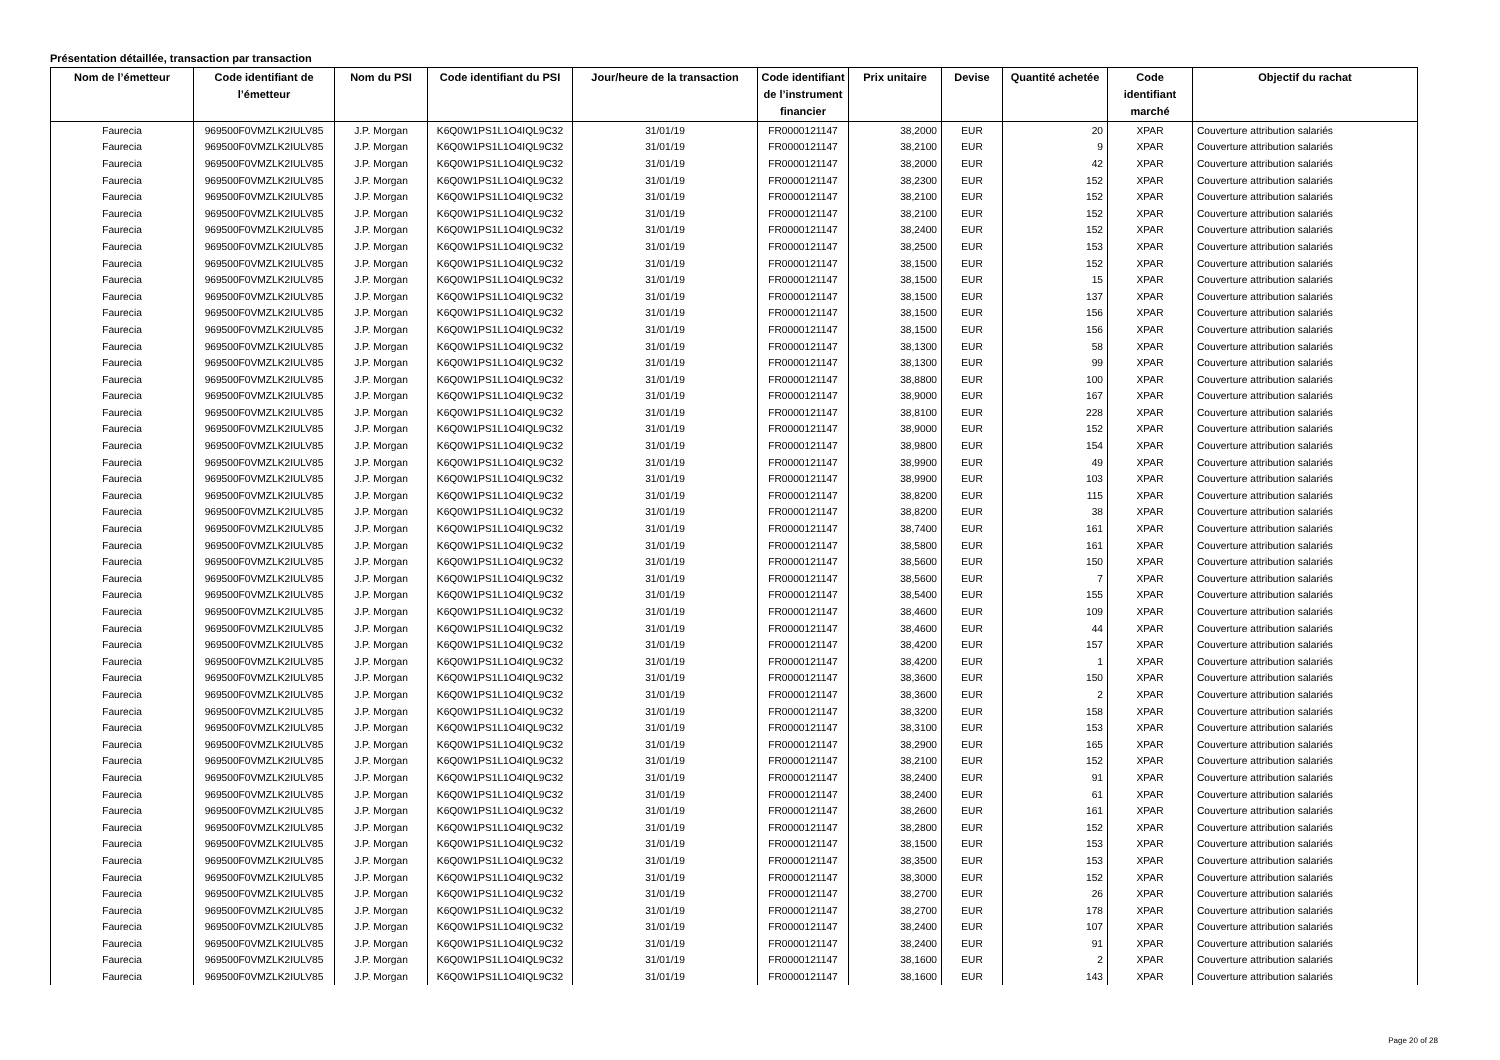Présentation détaillée, transaction par transaction
| Nom de l’émetteur | Code identifiant de l’émetteur | Nom du PSI | Code identifiant du PSI | Jour/heure de la transaction | Code identifiant de l’instrument financier | Prix unitaire | Devise | Quantité achetée | Code identifiant marché | Objectif du rachat |
| --- | --- | --- | --- | --- | --- | --- | --- | --- | --- | --- |
| Faurecia | 969500F0VMZLK2IULV85 | J.P. Morgan | K6Q0W1PS1L1O4IQL9C32 | 31/01/19 | FR0000121147 | 38,2000 | EUR | 20 | XPAR | Couverture attribution salariés |
| Faurecia | 969500F0VMZLK2IULV85 | J.P. Morgan | K6Q0W1PS1L1O4IQL9C32 | 31/01/19 | FR0000121147 | 38,2100 | EUR | 9 | XPAR | Couverture attribution salariés |
| Faurecia | 969500F0VMZLK2IULV85 | J.P. Morgan | K6Q0W1PS1L1O4IQL9C32 | 31/01/19 | FR0000121147 | 38,2000 | EUR | 42 | XPAR | Couverture attribution salariés |
| Faurecia | 969500F0VMZLK2IULV85 | J.P. Morgan | K6Q0W1PS1L1O4IQL9C32 | 31/01/19 | FR0000121147 | 38,2300 | EUR | 152 | XPAR | Couverture attribution salariés |
| Faurecia | 969500F0VMZLK2IULV85 | J.P. Morgan | K6Q0W1PS1L1O4IQL9C32 | 31/01/19 | FR0000121147 | 38,2100 | EUR | 152 | XPAR | Couverture attribution salariés |
| Faurecia | 969500F0VMZLK2IULV85 | J.P. Morgan | K6Q0W1PS1L1O4IQL9C32 | 31/01/19 | FR0000121147 | 38,2100 | EUR | 152 | XPAR | Couverture attribution salariés |
| Faurecia | 969500F0VMZLK2IULV85 | J.P. Morgan | K6Q0W1PS1L1O4IQL9C32 | 31/01/19 | FR0000121147 | 38,2400 | EUR | 152 | XPAR | Couverture attribution salariés |
| Faurecia | 969500F0VMZLK2IULV85 | J.P. Morgan | K6Q0W1PS1L1O4IQL9C32 | 31/01/19 | FR0000121147 | 38,2500 | EUR | 153 | XPAR | Couverture attribution salariés |
| Faurecia | 969500F0VMZLK2IULV85 | J.P. Morgan | K6Q0W1PS1L1O4IQL9C32 | 31/01/19 | FR0000121147 | 38,1500 | EUR | 152 | XPAR | Couverture attribution salariés |
| Faurecia | 969500F0VMZLK2IULV85 | J.P. Morgan | K6Q0W1PS1L1O4IQL9C32 | 31/01/19 | FR0000121147 | 38,1500 | EUR | 15 | XPAR | Couverture attribution salariés |
| Faurecia | 969500F0VMZLK2IULV85 | J.P. Morgan | K6Q0W1PS1L1O4IQL9C32 | 31/01/19 | FR0000121147 | 38,1500 | EUR | 137 | XPAR | Couverture attribution salariés |
| Faurecia | 969500F0VMZLK2IULV85 | J.P. Morgan | K6Q0W1PS1L1O4IQL9C32 | 31/01/19 | FR0000121147 | 38,1500 | EUR | 156 | XPAR | Couverture attribution salariés |
| Faurecia | 969500F0VMZLK2IULV85 | J.P. Morgan | K6Q0W1PS1L1O4IQL9C32 | 31/01/19 | FR0000121147 | 38,1500 | EUR | 156 | XPAR | Couverture attribution salariés |
| Faurecia | 969500F0VMZLK2IULV85 | J.P. Morgan | K6Q0W1PS1L1O4IQL9C32 | 31/01/19 | FR0000121147 | 38,1300 | EUR | 58 | XPAR | Couverture attribution salariés |
| Faurecia | 969500F0VMZLK2IULV85 | J.P. Morgan | K6Q0W1PS1L1O4IQL9C32 | 31/01/19 | FR0000121147 | 38,1300 | EUR | 99 | XPAR | Couverture attribution salariés |
| Faurecia | 969500F0VMZLK2IULV85 | J.P. Morgan | K6Q0W1PS1L1O4IQL9C32 | 31/01/19 | FR0000121147 | 38,8800 | EUR | 100 | XPAR | Couverture attribution salariés |
| Faurecia | 969500F0VMZLK2IULV85 | J.P. Morgan | K6Q0W1PS1L1O4IQL9C32 | 31/01/19 | FR0000121147 | 38,9000 | EUR | 167 | XPAR | Couverture attribution salariés |
| Faurecia | 969500F0VMZLK2IULV85 | J.P. Morgan | K6Q0W1PS1L1O4IQL9C32 | 31/01/19 | FR0000121147 | 38,8100 | EUR | 228 | XPAR | Couverture attribution salariés |
| Faurecia | 969500F0VMZLK2IULV85 | J.P. Morgan | K6Q0W1PS1L1O4IQL9C32 | 31/01/19 | FR0000121147 | 38,9000 | EUR | 152 | XPAR | Couverture attribution salariés |
| Faurecia | 969500F0VMZLK2IULV85 | J.P. Morgan | K6Q0W1PS1L1O4IQL9C32 | 31/01/19 | FR0000121147 | 38,9800 | EUR | 154 | XPAR | Couverture attribution salariés |
| Faurecia | 969500F0VMZLK2IULV85 | J.P. Morgan | K6Q0W1PS1L1O4IQL9C32 | 31/01/19 | FR0000121147 | 38,9900 | EUR | 49 | XPAR | Couverture attribution salariés |
| Faurecia | 969500F0VMZLK2IULV85 | J.P. Morgan | K6Q0W1PS1L1O4IQL9C32 | 31/01/19 | FR0000121147 | 38,9900 | EUR | 103 | XPAR | Couverture attribution salariés |
| Faurecia | 969500F0VMZLK2IULV85 | J.P. Morgan | K6Q0W1PS1L1O4IQL9C32 | 31/01/19 | FR0000121147 | 38,8200 | EUR | 115 | XPAR | Couverture attribution salariés |
| Faurecia | 969500F0VMZLK2IULV85 | J.P. Morgan | K6Q0W1PS1L1O4IQL9C32 | 31/01/19 | FR0000121147 | 38,8200 | EUR | 38 | XPAR | Couverture attribution salariés |
| Faurecia | 969500F0VMZLK2IULV85 | J.P. Morgan | K6Q0W1PS1L1O4IQL9C32 | 31/01/19 | FR0000121147 | 38,7400 | EUR | 161 | XPAR | Couverture attribution salariés |
| Faurecia | 969500F0VMZLK2IULV85 | J.P. Morgan | K6Q0W1PS1L1O4IQL9C32 | 31/01/19 | FR0000121147 | 38,5800 | EUR | 161 | XPAR | Couverture attribution salariés |
| Faurecia | 969500F0VMZLK2IULV85 | J.P. Morgan | K6Q0W1PS1L1O4IQL9C32 | 31/01/19 | FR0000121147 | 38,5600 | EUR | 150 | XPAR | Couverture attribution salariés |
| Faurecia | 969500F0VMZLK2IULV85 | J.P. Morgan | K6Q0W1PS1L1O4IQL9C32 | 31/01/19 | FR0000121147 | 38,5600 | EUR | 7 | XPAR | Couverture attribution salariés |
| Faurecia | 969500F0VMZLK2IULV85 | J.P. Morgan | K6Q0W1PS1L1O4IQL9C32 | 31/01/19 | FR0000121147 | 38,5400 | EUR | 155 | XPAR | Couverture attribution salariés |
| Faurecia | 969500F0VMZLK2IULV85 | J.P. Morgan | K6Q0W1PS1L1O4IQL9C32 | 31/01/19 | FR0000121147 | 38,4600 | EUR | 109 | XPAR | Couverture attribution salariés |
| Faurecia | 969500F0VMZLK2IULV85 | J.P. Morgan | K6Q0W1PS1L1O4IQL9C32 | 31/01/19 | FR0000121147 | 38,4600 | EUR | 44 | XPAR | Couverture attribution salariés |
| Faurecia | 969500F0VMZLK2IULV85 | J.P. Morgan | K6Q0W1PS1L1O4IQL9C32 | 31/01/19 | FR0000121147 | 38,4200 | EUR | 157 | XPAR | Couverture attribution salariés |
| Faurecia | 969500F0VMZLK2IULV85 | J.P. Morgan | K6Q0W1PS1L1O4IQL9C32 | 31/01/19 | FR0000121147 | 38,4200 | EUR | 1 | XPAR | Couverture attribution salariés |
| Faurecia | 969500F0VMZLK2IULV85 | J.P. Morgan | K6Q0W1PS1L1O4IQL9C32 | 31/01/19 | FR0000121147 | 38,3600 | EUR | 150 | XPAR | Couverture attribution salariés |
| Faurecia | 969500F0VMZLK2IULV85 | J.P. Morgan | K6Q0W1PS1L1O4IQL9C32 | 31/01/19 | FR0000121147 | 38,3600 | EUR | 2 | XPAR | Couverture attribution salariés |
| Faurecia | 969500F0VMZLK2IULV85 | J.P. Morgan | K6Q0W1PS1L1O4IQL9C32 | 31/01/19 | FR0000121147 | 38,3200 | EUR | 158 | XPAR | Couverture attribution salariés |
| Faurecia | 969500F0VMZLK2IULV85 | J.P. Morgan | K6Q0W1PS1L1O4IQL9C32 | 31/01/19 | FR0000121147 | 38,3100 | EUR | 153 | XPAR | Couverture attribution salariés |
| Faurecia | 969500F0VMZLK2IULV85 | J.P. Morgan | K6Q0W1PS1L1O4IQL9C32 | 31/01/19 | FR0000121147 | 38,2900 | EUR | 165 | XPAR | Couverture attribution salariés |
| Faurecia | 969500F0VMZLK2IULV85 | J.P. Morgan | K6Q0W1PS1L1O4IQL9C32 | 31/01/19 | FR0000121147 | 38,2100 | EUR | 152 | XPAR | Couverture attribution salariés |
| Faurecia | 969500F0VMZLK2IULV85 | J.P. Morgan | K6Q0W1PS1L1O4IQL9C32 | 31/01/19 | FR0000121147 | 38,2400 | EUR | 91 | XPAR | Couverture attribution salariés |
| Faurecia | 969500F0VMZLK2IULV85 | J.P. Morgan | K6Q0W1PS1L1O4IQL9C32 | 31/01/19 | FR0000121147 | 38,2400 | EUR | 61 | XPAR | Couverture attribution salariés |
| Faurecia | 969500F0VMZLK2IULV85 | J.P. Morgan | K6Q0W1PS1L1O4IQL9C32 | 31/01/19 | FR0000121147 | 38,2600 | EUR | 161 | XPAR | Couverture attribution salariés |
| Faurecia | 969500F0VMZLK2IULV85 | J.P. Morgan | K6Q0W1PS1L1O4IQL9C32 | 31/01/19 | FR0000121147 | 38,2800 | EUR | 152 | XPAR | Couverture attribution salariés |
| Faurecia | 969500F0VMZLK2IULV85 | J.P. Morgan | K6Q0W1PS1L1O4IQL9C32 | 31/01/19 | FR0000121147 | 38,1500 | EUR | 153 | XPAR | Couverture attribution salariés |
| Faurecia | 969500F0VMZLK2IULV85 | J.P. Morgan | K6Q0W1PS1L1O4IQL9C32 | 31/01/19 | FR0000121147 | 38,3500 | EUR | 153 | XPAR | Couverture attribution salariés |
| Faurecia | 969500F0VMZLK2IULV85 | J.P. Morgan | K6Q0W1PS1L1O4IQL9C32 | 31/01/19 | FR0000121147 | 38,3000 | EUR | 152 | XPAR | Couverture attribution salariés |
| Faurecia | 969500F0VMZLK2IULV85 | J.P. Morgan | K6Q0W1PS1L1O4IQL9C32 | 31/01/19 | FR0000121147 | 38,2700 | EUR | 26 | XPAR | Couverture attribution salariés |
| Faurecia | 969500F0VMZLK2IULV85 | J.P. Morgan | K6Q0W1PS1L1O4IQL9C32 | 31/01/19 | FR0000121147 | 38,2700 | EUR | 178 | XPAR | Couverture attribution salariés |
| Faurecia | 969500F0VMZLK2IULV85 | J.P. Morgan | K6Q0W1PS1L1O4IQL9C32 | 31/01/19 | FR0000121147 | 38,2400 | EUR | 107 | XPAR | Couverture attribution salariés |
| Faurecia | 969500F0VMZLK2IULV85 | J.P. Morgan | K6Q0W1PS1L1O4IQL9C32 | 31/01/19 | FR0000121147 | 38,2400 | EUR | 91 | XPAR | Couverture attribution salariés |
| Faurecia | 969500F0VMZLK2IULV85 | J.P. Morgan | K6Q0W1PS1L1O4IQL9C32 | 31/01/19 | FR0000121147 | 38,1600 | EUR | 2 | XPAR | Couverture attribution salariés |
| Faurecia | 969500F0VMZLK2IULV85 | J.P. Morgan | K6Q0W1PS1L1O4IQL9C32 | 31/01/19 | FR0000121147 | 38,1600 | EUR | 143 | XPAR | Couverture attribution salariés |
Page 20 of 28